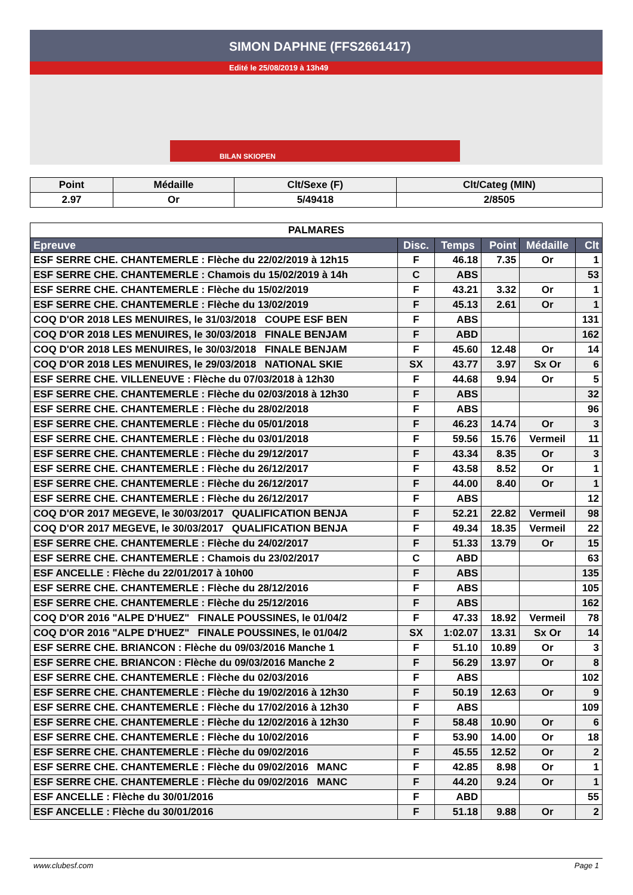SIMON DAPHNE (FFS2661417)
Edité le 25/08/2019 à 13h49
BILAN SKIOPEN
| Point | Médaille | Clt/Sexe (F) | Clt/Categ (MIN) |
| --- | --- | --- | --- |
| 2.97 | Or | 5/49418 | 2/8505 |
| PALMARES | | | | | |
| Epreuve | Disc. | Temps | Point | Médaille | Clt |
| ESF SERRE CHE. CHANTEMERLE : Flèche du 22/02/2019 à 12h15 | F | 46.18 | 7.35 | Or | 1 |
| ESF SERRE CHE. CHANTEMERLE : Chamois du 15/02/2019 à 14h | C | ABS | | | 53 |
| ESF SERRE CHE. CHANTEMERLE : Flèche du 15/02/2019 | F | 43.21 | 3.32 | Or | 1 |
| ESF SERRE CHE. CHANTEMERLE : Flèche du 13/02/2019 | F | 45.13 | 2.61 | Or | 1 |
| COQ D'OR 2018 LES MENUIRES, le 31/03/2018 COUPE ESF BEN | F | ABS | | | 131 |
| COQ D'OR 2018 LES MENUIRES, le 30/03/2018 FINALE BENJAM | F | ABD | | | 162 |
| COQ D'OR 2018 LES MENUIRES, le 30/03/2018 FINALE BENJAM | F | 45.60 | 12.48 | Or | 14 |
| COQ D'OR 2018 LES MENUIRES, le 29/03/2018 NATIONAL SKIE | SX | 43.77 | 3.97 | Sx Or | 6 |
| ESF SERRE CHE. VILLENEUVE : Flèche du 07/03/2018 à 12h30 | F | 44.68 | 9.94 | Or | 5 |
| ESF SERRE CHE. CHANTEMERLE : Flèche du 02/03/2018 à 12h30 | F | ABS | | | 32 |
| ESF SERRE CHE. CHANTEMERLE : Flèche du 28/02/2018 | F | ABS | | | 96 |
| ESF SERRE CHE. CHANTEMERLE : Flèche du 05/01/2018 | F | 46.23 | 14.74 | Or | 3 |
| ESF SERRE CHE. CHANTEMERLE : Flèche du 03/01/2018 | F | 59.56 | 15.76 | Vermeil | 11 |
| ESF SERRE CHE. CHANTEMERLE : Flèche du 29/12/2017 | F | 43.34 | 8.35 | Or | 3 |
| ESF SERRE CHE. CHANTEMERLE : Flèche du 26/12/2017 | F | 43.58 | 8.52 | Or | 1 |
| ESF SERRE CHE. CHANTEMERLE : Flèche du 26/12/2017 | F | 44.00 | 8.40 | Or | 1 |
| ESF SERRE CHE. CHANTEMERLE : Flèche du 26/12/2017 | F | ABS | | | 12 |
| COQ D'OR 2017 MEGEVE, le 30/03/2017 QUALIFICATION BENJA | F | 52.21 | 22.82 | Vermeil | 98 |
| COQ D'OR 2017 MEGEVE, le 30/03/2017 QUALIFICATION BENJA | F | 49.34 | 18.35 | Vermeil | 22 |
| ESF SERRE CHE. CHANTEMERLE : Flèche du 24/02/2017 | F | 51.33 | 13.79 | Or | 15 |
| ESF SERRE CHE. CHANTEMERLE : Chamois du 23/02/2017 | C | ABD | | | 63 |
| ESF ANCELLE : Flèche du 22/01/2017 à 10h00 | F | ABS | | | 135 |
| ESF SERRE CHE. CHANTEMERLE : Flèche du 28/12/2016 | F | ABS | | | 105 |
| ESF SERRE CHE. CHANTEMERLE : Flèche du 25/12/2016 | F | ABS | | | 162 |
| COQ D'OR 2016 "ALPE D'HUEZ" FINALE POUSSINES, le 01/04/2 | F | 47.33 | 18.92 | Vermeil | 78 |
| COQ D'OR 2016 "ALPE D'HUEZ" FINALE POUSSINES, le 01/04/2 | SX | 1:02.07 | 13.31 | Sx Or | 14 |
| ESF SERRE CHE. BRIANCON : Flèche du 09/03/2016 Manche 1 | F | 51.10 | 10.89 | Or | 3 |
| ESF SERRE CHE. BRIANCON : Flèche du 09/03/2016 Manche 2 | F | 56.29 | 13.97 | Or | 8 |
| ESF SERRE CHE. CHANTEMERLE : Flèche du 02/03/2016 | F | ABS | | | 102 |
| ESF SERRE CHE. CHANTEMERLE : Flèche du 19/02/2016 à 12h30 | F | 50.19 | 12.63 | Or | 9 |
| ESF SERRE CHE. CHANTEMERLE : Flèche du 17/02/2016 à 12h30 | F | ABS | | | 109 |
| ESF SERRE CHE. CHANTEMERLE : Flèche du 12/02/2016 à 12h30 | F | 58.48 | 10.90 | Or | 6 |
| ESF SERRE CHE. CHANTEMERLE : Flèche du 10/02/2016 | F | 53.90 | 14.00 | Or | 18 |
| ESF SERRE CHE. CHANTEMERLE : Flèche du 09/02/2016 | F | 45.55 | 12.52 | Or | 2 |
| ESF SERRE CHE. CHANTEMERLE : Flèche du 09/02/2016 MANC | F | 42.85 | 8.98 | Or | 1 |
| ESF SERRE CHE. CHANTEMERLE : Flèche du 09/02/2016 MANC | F | 44.20 | 9.24 | Or | 1 |
| ESF ANCELLE : Flèche du 30/01/2016 | F | ABD | | | 55 |
| ESF ANCELLE : Flèche du 30/01/2016 | F | 51.18 | 9.88 | Or | 2 |
www.clubesf.com Page 1